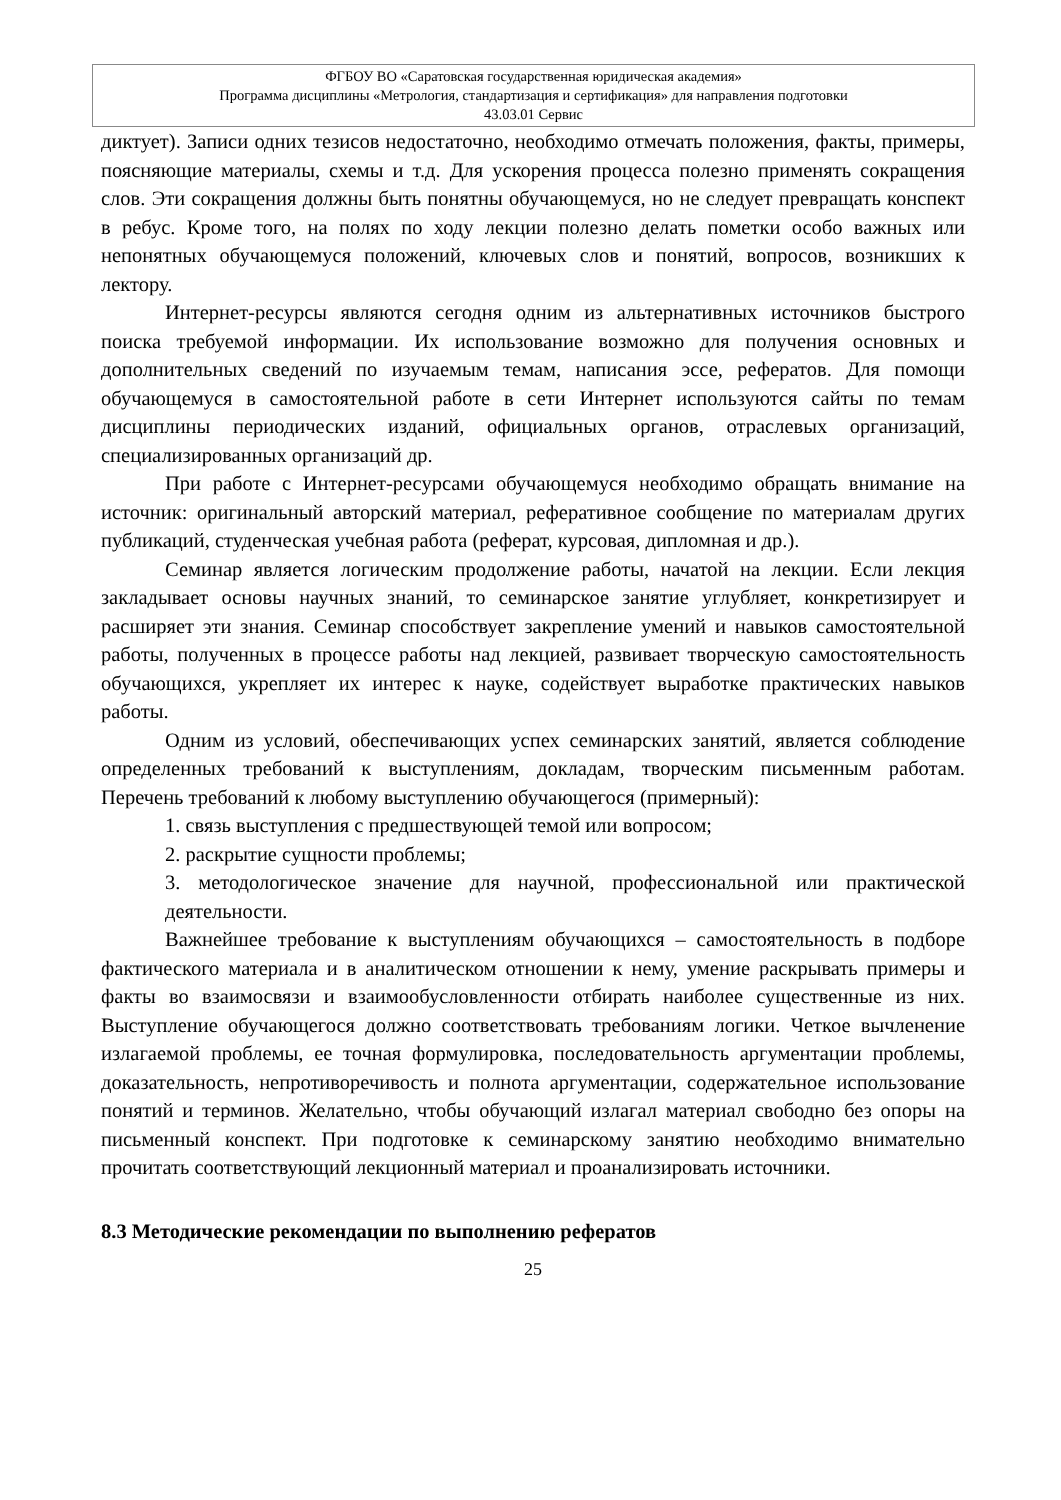ФГБОУ ВО «Саратовская государственная юридическая академия»
Программа дисциплины «Метрология, стандартизация и сертификация» для направления подготовки
43.03.01 Сервис
диктует). Записи одних тезисов недостаточно, необходимо отмечать положения, факты, примеры, поясняющие материалы, схемы и т.д. Для ускорения процесса полезно применять сокращения слов. Эти сокращения должны быть понятны обучающемуся, но не следует превращать конспект в ребус. Кроме того, на полях по ходу лекции полезно делать пометки особо важных или непонятных обучающемуся положений, ключевых слов и понятий, вопросов, возникших к лектору.
Интернет-ресурсы являются сегодня одним из альтернативных источников быстрого поиска требуемой информации. Их использование возможно для получения основных и дополнительных сведений по изучаемым темам, написания эссе, рефератов. Для помощи обучающемуся в самостоятельной работе в сети Интернет используются сайты по темам дисциплины периодических изданий, официальных органов, отраслевых организаций, специализированных организаций др.
При работе с Интернет-ресурсами обучающемуся необходимо обращать внимание на источник: оригинальный авторский материал, реферативное сообщение по материалам других публикаций, студенческая учебная работа (реферат, курсовая, дипломная и др.).
Семинар является логическим продолжение работы, начатой на лекции. Если лекция закладывает основы научных знаний, то семинарское занятие углубляет, конкретизирует и расширяет эти знания. Семинар способствует закрепление умений и навыков самостоятельной работы, полученных в процессе работы над лекцией, развивает творческую самостоятельность обучающихся, укрепляет их интерес к науке, содействует выработке практических навыков работы.
Одним из условий, обеспечивающих успех семинарских занятий, является соблюдение определенных требований к выступлениям, докладам, творческим письменным работам. Перечень требований к любому выступлению обучающегося (примерный):
1. связь выступления с предшествующей темой или вопросом;
2. раскрытие сущности проблемы;
3. методологическое значение для научной, профессиональной или практической деятельности.
Важнейшее требование к выступлениям обучающихся – самостоятельность в подборе фактического материала и в аналитическом отношении к нему, умение раскрывать примеры и факты во взаимосвязи и взаимообусловленности отбирать наиболее существенные из них. Выступление обучающегося должно соответствовать требованиям логики. Четкое вычленение излагаемой проблемы, ее точная формулировка, последовательность аргументации проблемы, доказательность, непротиворечивость и полнота аргументации, содержательное использование понятий и терминов. Желательно, чтобы обучающий излагал материал свободно без опоры на письменный конспект. При подготовке к семинарскому занятию необходимо внимательно прочитать соответствующий лекционный материал и проанализировать источники.
8.3 Методические рекомендации по выполнению рефератов
25